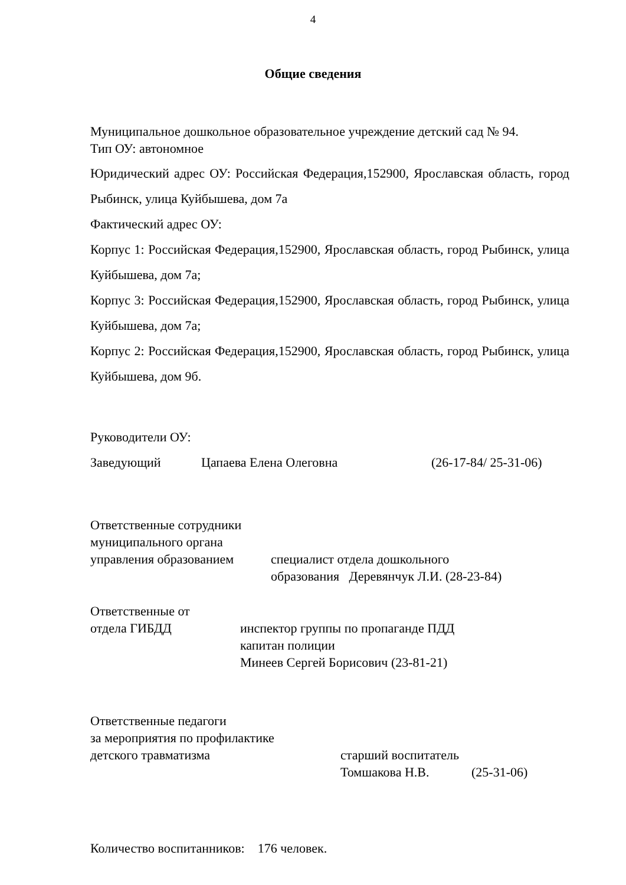4
Общие сведения
Муниципальное дошкольное образовательное учреждение детский сад № 94.
Тип ОУ: автономное
Юридический адрес ОУ: Российская Федерация,152900, Ярославская область, город Рыбинск, улица Куйбышева, дом 7а
Фактический адрес ОУ:
Корпус 1: Российская Федерация,152900, Ярославская область, город Рыбинск, улица Куйбышева, дом 7а;
Корпус 3: Российская Федерация,152900, Ярославская область, город Рыбинск, улица Куйбышева, дом 7а;
Корпус 2: Российская Федерация,152900, Ярославская область, город Рыбинск, улица Куйбышева, дом 9б.
Руководители ОУ:
Заведующий Цапаева Елена Олеговна (26-17-84/ 25-31-06)
Ответственные сотрудники
муниципального органа
управления образованием специалист отдела дошкольного
образования Деревянчук Л.И. (28-23-84)
Ответственные от
отдела ГИБДД инспектор группы по пропаганде ПДД
капитан полиции
Минеев Сергей Борисович (23-81-21)
Ответственные педагоги
за мероприятия по профилактике
детского травматизма старший воспитатель
Томшакова Н.В. (25-31-06)
Количество воспитанников: 176 человек.